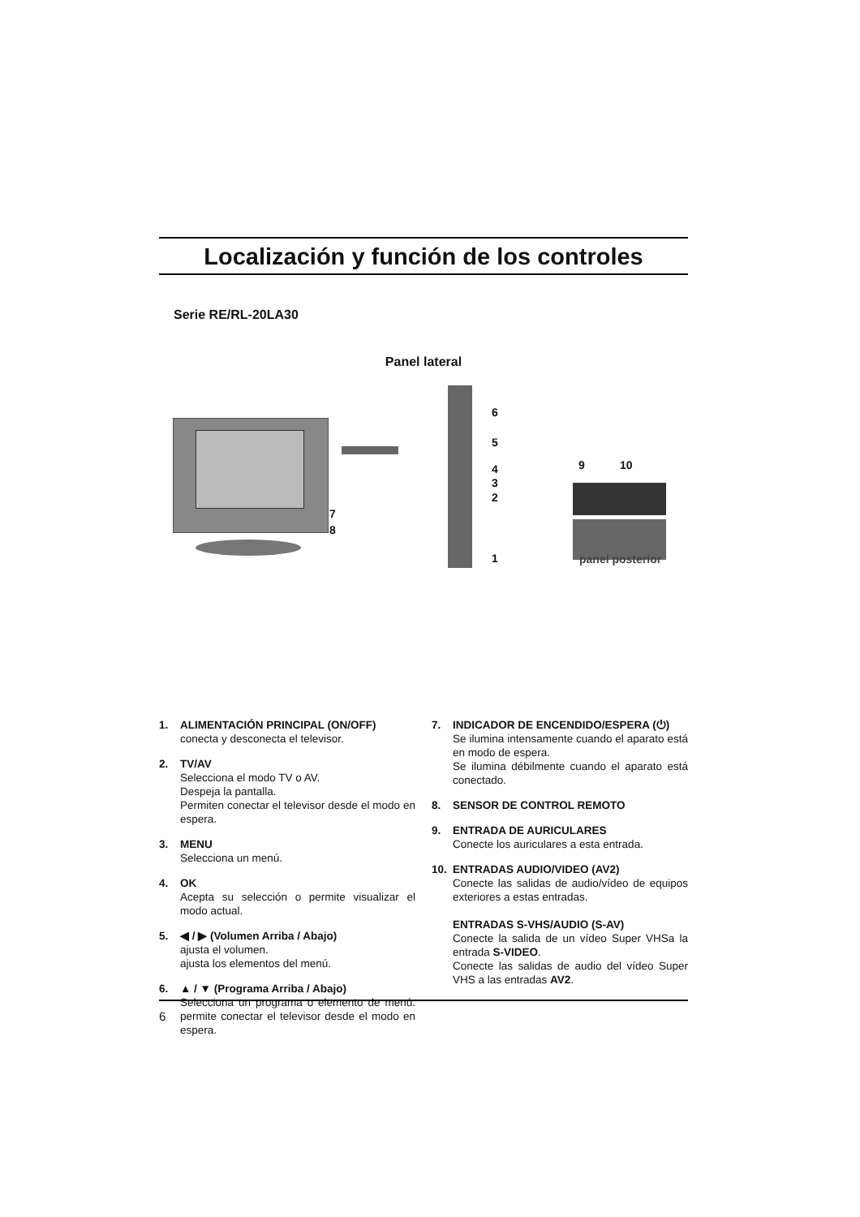Localización y función de los controles
Serie RE/RL-20LA30
Panel lateral
7
8
6
5
4
3
2
1
9 10
panel posterior
1. ALIMENTACIÓN PRINCIPAL (ON/OFF)
conecta y desconecta el televisor.
2. TV/AV
Selecciona el modo TV o AV.
Despeja la pantalla.
Permiten conectar el televisor desde el modo en espera.
3. MENU
Selecciona un menú.
4. OK
Acepta su selección o permite visualizar el modo actual.
5. ◀ / ▶ (Volumen Arriba / Abajo)
ajusta el volumen.
ajusta los elementos del menú.
6. ▲ / ▼ (Programa Arriba / Abajo)
Selecciona un programa o elemento de menú. permite conectar el televisor desde el modo en espera.
7. INDICADOR DE ENCENDIDO/ESPERA (⏻)
Se ilumina intensamente cuando el aparato está en modo de espera.
Se ilumina débilmente cuando el aparato está conectado.
8. SENSOR DE CONTROL REMOTO
9. ENTRADA DE AURICULARES
Conecte los auriculares a esta entrada.
10. ENTRADAS AUDIO/VIDEO (AV2)
Conecte las salidas de audio/vídeo de equipos exteriores a estas entradas.
ENTRADAS S-VHS/AUDIO (S-AV)
Conecte la salida de un vídeo Super VHSa la entrada S-VIDEO.
Conecte las salidas de audio del vídeo Super VHS a las entradas AV2.
6